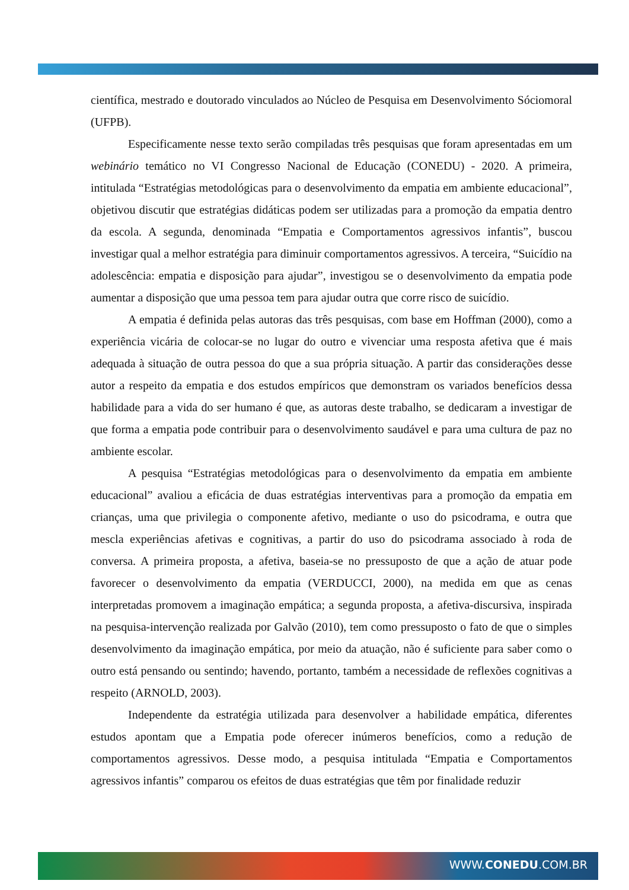científica, mestrado e doutorado vinculados ao Núcleo de Pesquisa em Desenvolvimento Sóciomoral (UFPB).
Especificamente nesse texto serão compiladas três pesquisas que foram apresentadas em um webinário temático no VI Congresso Nacional de Educação (CONEDU) - 2020. A primeira, intitulada “Estratégias metodológicas para o desenvolvimento da empatia em ambiente educacional”, objetivou discutir que estratégias didáticas podem ser utilizadas para a promoção da empatia dentro da escola. A segunda, denominada “Empatia e Comportamentos agressivos infantis”, buscou investigar qual a melhor estratégia para diminuir comportamentos agressivos. A terceira, “Suicídio na adolescência: empatia e disposição para ajudar”, investigou se o desenvolvimento da empatia pode aumentar a disposição que uma pessoa tem para ajudar outra que corre risco de suicídio.
A empatia é definida pelas autoras das três pesquisas, com base em Hoffman (2000), como a experiência vicária de colocar-se no lugar do outro e vivenciar uma resposta afetiva que é mais adequada à situação de outra pessoa do que a sua própria situação. A partir das considerações desse autor a respeito da empatia e dos estudos empíricos que demonstram os variados benefícios dessa habilidade para a vida do ser humano é que, as autoras deste trabalho, se dedicaram a investigar de que forma a empatia pode contribuir para o desenvolvimento saudável e para uma cultura de paz no ambiente escolar.
A pesquisa “Estratégias metodológicas para o desenvolvimento da empatia em ambiente educacional” avaliou a eficácia de duas estratégias interventivas para a promoção da empatia em crianças, uma que privilegia o componente afetivo, mediante o uso do psicodrama, e outra que mescla experiências afetivas e cognitivas, a partir do uso do psicodrama associado à roda de conversa. A primeira proposta, a afetiva, baseia-se no pressuposto de que a ação de atuar pode favorecer o desenvolvimento da empatia (VERDUCCI, 2000), na medida em que as cenas interpretadas promovem a imaginação empática; a segunda proposta, a afetiva-discursiva, inspirada na pesquisa-intervenção realizada por Galvão (2010), tem como pressuposto o fato de que o simples desenvolvimento da imaginação empática, por meio da atuação, não é suficiente para saber como o outro está pensando ou sentindo; havendo, portanto, também a necessidade de reflexões cognitivas a respeito (ARNOLD, 2003).
Independente da estratégia utilizada para desenvolver a habilidade empática, diferentes estudos apontam que a Empatia pode oferecer inúmeros benefícios, como a redução de comportamentos agressivos. Desse modo, a pesquisa intitulada “Empatia e Comportamentos agressivos infantis” comparou os efeitos de duas estratégias que têm por finalidade reduzir
WWW.CONEDU.COM.BR